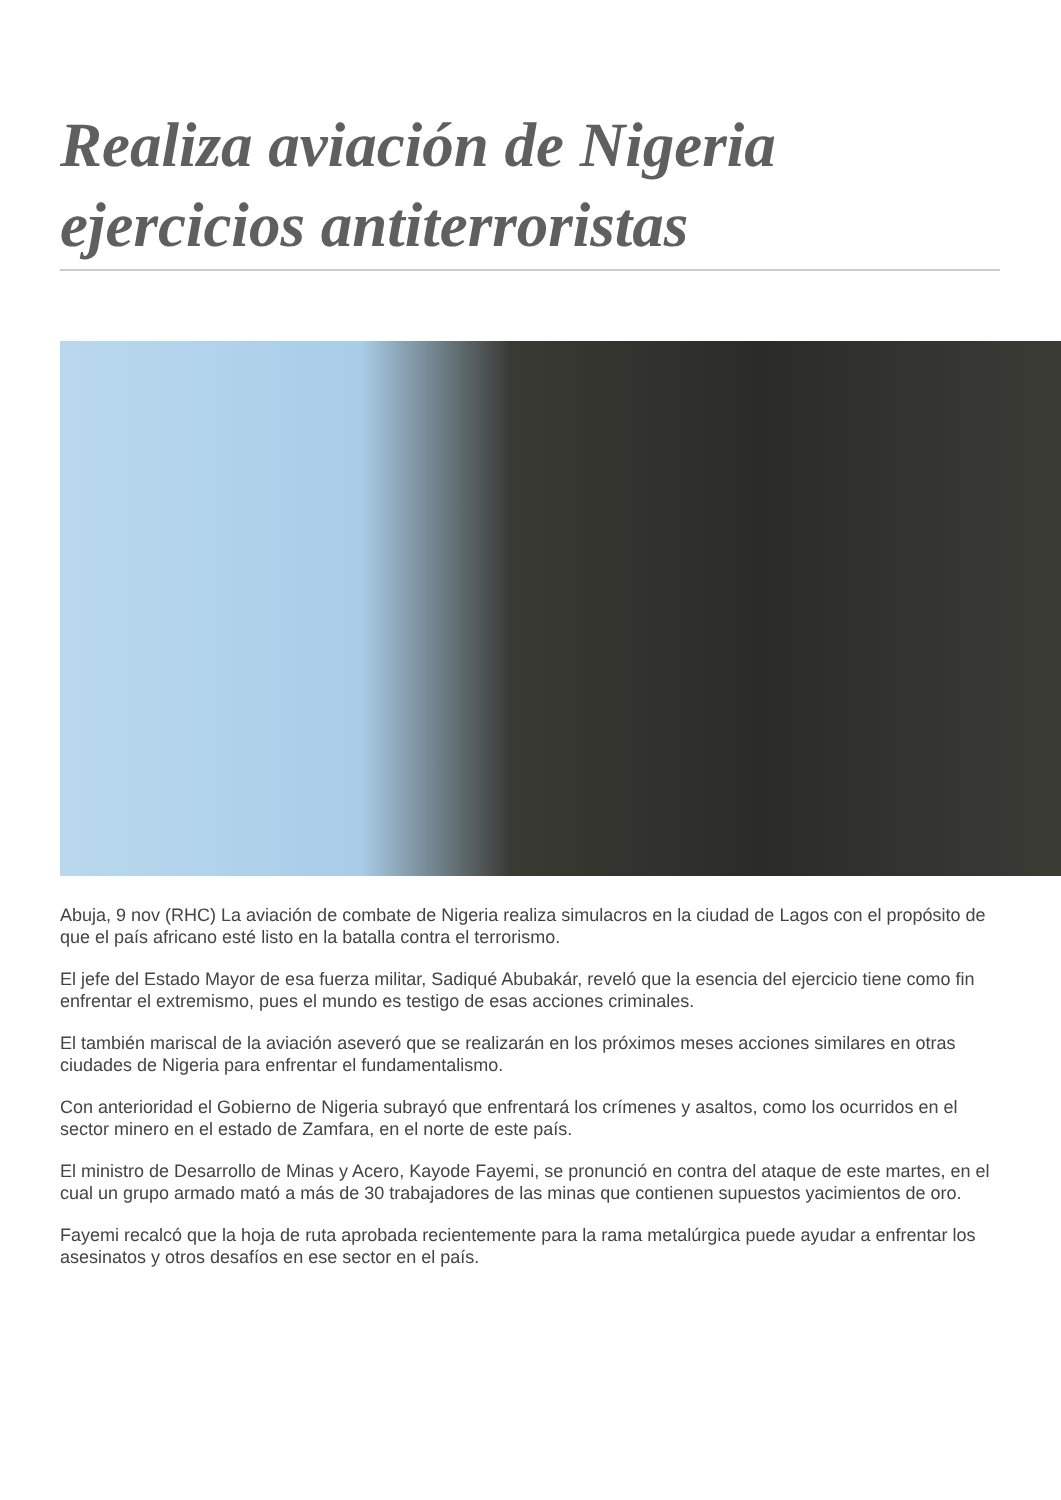Realiza aviación de Nigeria ejercicios antiterroristas
Abuja, 9 nov (RHC) La aviación de combate de Nigeria realiza simulacros en la ciudad de Lagos con el propósito de que el país africano esté listo en la batalla contra el terrorismo.
El jefe del Estado Mayor de esa fuerza militar, Sadiqué Abubakár, reveló que la esencia del ejercicio tiene como fin enfrentar el extremismo, pues el mundo es testigo de esas acciones criminales.
El también mariscal de la aviación aseveró que se realizarán en los próximos meses acciones similares en otras ciudades de Nigeria para enfrentar el fundamentalismo.
Con anterioridad el Gobierno de Nigeria subrayó que enfrentará los crímenes y asaltos, como los ocurridos en el sector minero en el estado de Zamfara, en el norte de este país.
El ministro de Desarrollo de Minas y Acero, Kayode Fayemi, se pronunció en contra del ataque de este martes, en el cual un grupo armado mató a más de 30 trabajadores de las minas que contienen supuestos yacimientos de oro.
Fayemi recalcó que la hoja de ruta aprobada recientemente para la rama metalúrgica puede ayudar a enfrentar los asesinatos y otros desafíos en ese sector en el país.